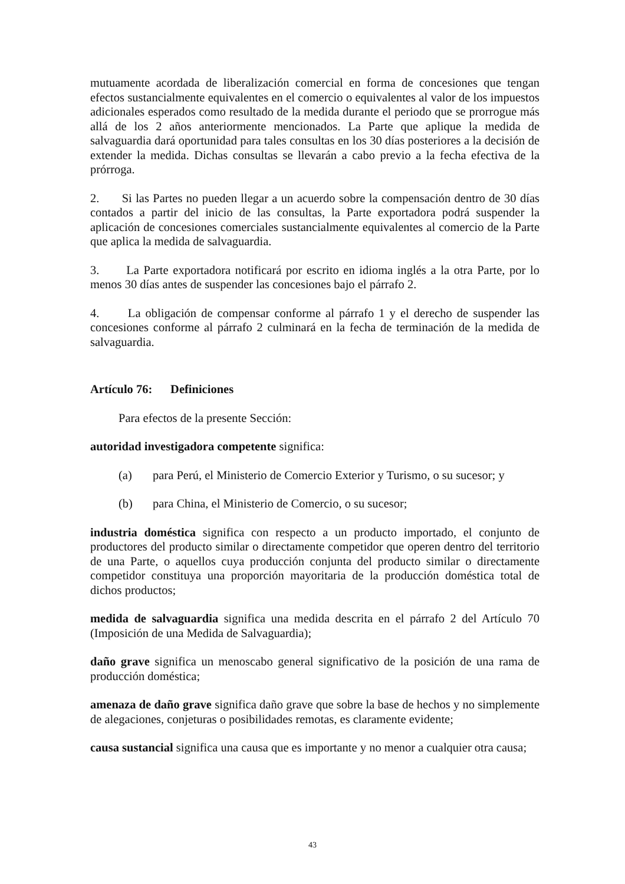mutuamente acordada de liberalización comercial en forma de concesiones que tengan efectos sustancialmente equivalentes en el comercio o equivalentes al valor de los impuestos adicionales esperados como resultado de la medida durante el periodo que se prorrogue más allá de los 2 años anteriormente mencionados. La Parte que aplique la medida de salvaguardia dará oportunidad para tales consultas en los 30 días posteriores a la decisión de extender la medida. Dichas consultas se llevarán a cabo previo a la fecha efectiva de la prórroga.
2. Si las Partes no pueden llegar a un acuerdo sobre la compensación dentro de 30 días contados a partir del inicio de las consultas, la Parte exportadora podrá suspender la aplicación de concesiones comerciales sustancialmente equivalentes al comercio de la Parte que aplica la medida de salvaguardia.
3. La Parte exportadora notificará por escrito en idioma inglés a la otra Parte, por lo menos 30 días antes de suspender las concesiones bajo el párrafo 2.
4. La obligación de compensar conforme al párrafo 1 y el derecho de suspender las concesiones conforme al párrafo 2 culminará en la fecha de terminación de la medida de salvaguardia.
Artículo 76: Definiciones
Para efectos de la presente Sección:
autoridad investigadora competente significa:
(a) para Perú, el Ministerio de Comercio Exterior y Turismo, o su sucesor; y
(b) para China, el Ministerio de Comercio, o su sucesor;
industria doméstica significa con respecto a un producto importado, el conjunto de productores del producto similar o directamente competidor que operen dentro del territorio de una Parte, o aquellos cuya producción conjunta del producto similar o directamente competidor constituya una proporción mayoritaria de la producción doméstica total de dichos productos;
medida de salvaguardia significa una medida descrita en el párrafo 2 del Artículo 70 (Imposición de una Medida de Salvaguardia);
daño grave significa un menoscabo general significativo de la posición de una rama de producción doméstica;
amenaza de daño grave significa daño grave que sobre la base de hechos y no simplemente de alegaciones, conjeturas o posibilidades remotas, es claramente evidente;
causa sustancial significa una causa que es importante y no menor a cualquier otra causa;
43